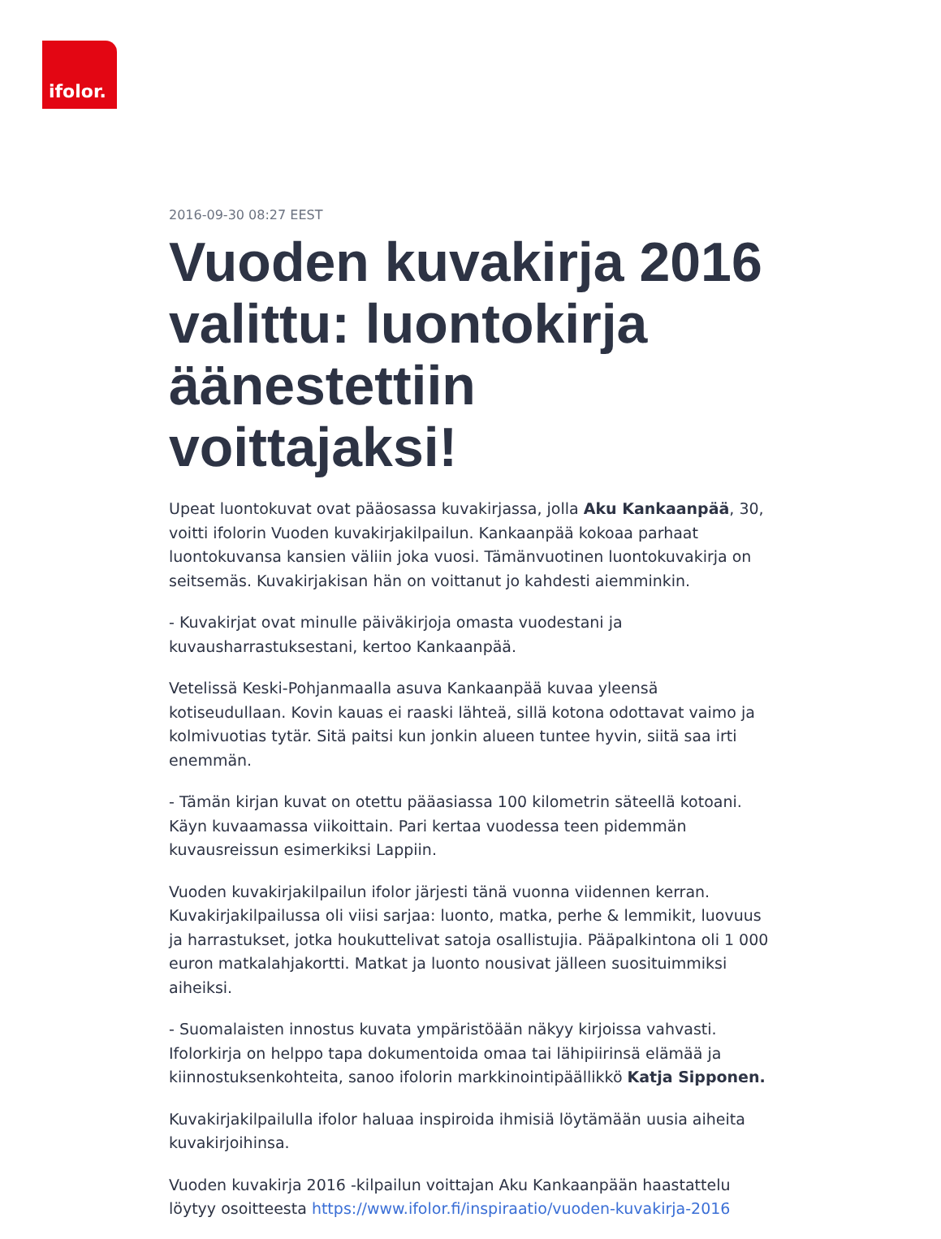ifolor.
2016-09-30 08:27 EEST
Vuoden kuvakirja 2016 valittu: luontokirja äänestettiin voittajaksi!
Upeat luontokuvat ovat pääosassa kuvakirjassa, jolla Aku Kankaanpää, 30, voitti ifolorin Vuoden kuvakirjakilpailun. Kankaanpää kokoaa parhaat luontokuvansa kansien väliin joka vuosi. Tämänvuotinen luontokuvakirja on seitsemäs. Kuvakirjakisan hän on voittanut jo kahdesti aiemminkin.
- Kuvakirjat ovat minulle päiväkirjoja omasta vuodestani ja kuvausharrastuksestani, kertoo Kankaanpää.
Vetelissä Keski-Pohjanmaalla asuva Kankaanpää kuvaa yleensä kotiseudullaan. Kovin kauas ei raaski lähteä, sillä kotona odottavat vaimo ja kolmivuotias tytär. Sitä paitsi kun jonkin alueen tuntee hyvin, siitä saa irti enemmän.
- Tämän kirjan kuvat on otettu pääasiassa 100 kilometrin säteellä kotoani. Käyn kuvaamassa viikoittain. Pari kertaa vuodessa teen pidemmän kuvausreissun esimerkiksi Lappiin.
Vuoden kuvakirjakilpailun ifolor järjesti tänä vuonna viidennen kerran. Kuvakirjakilpailussa oli viisi sarjaa: luonto, matka, perhe & lemmikit, luovuus ja harrastukset, jotka houkuttelivat satoja osallistujia. Pääpalkintona oli 1 000 euron matkalahjakortti. Matkat ja luonto nousivat jälleen suosituimmiksi aiheiksi.
- Suomalaisten innostus kuvata ympäristöään näkyy kirjoissa vahvasti. Ifolorkirja on helppo tapa dokumentoida omaa tai lähipiirinsä elämää ja kiinnostuksenkohteita, sanoo ifolorin markkinointipäällikkö Katja Sipponen.
Kuvakirjakilpailulla ifolor haluaa inspiroida ihmisiä löytämään uusia aiheita kuvakirjoihinsa.
Vuoden kuvakirja 2016 -kilpailun voittajan Aku Kankaanpään haastattelu löytyy osoitteesta https://www.ifolor.fi/inspiraatio/vuoden-kuvakirja-2016